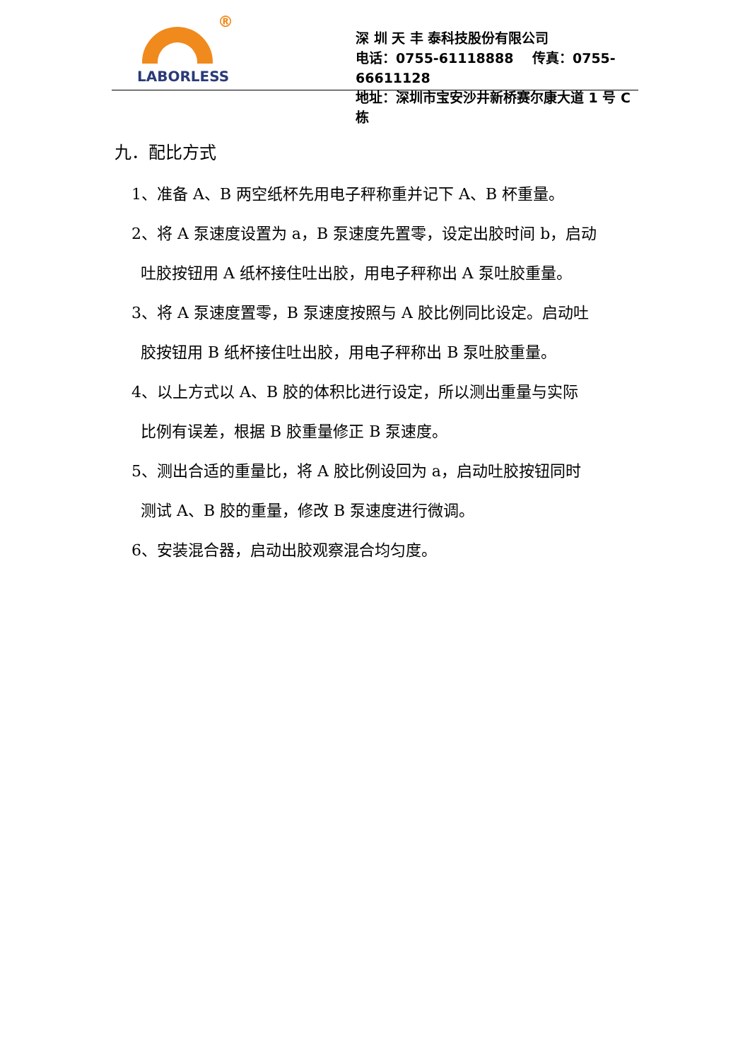®
LABORLESS
深 圳 天 丰 泰科技股份有限公司
电话：0755-61118888 传真：0755-66611128
地址：深圳市宝安沙井新桥赛尔康大道 1 号 C 栋
九．配比方式
1、准备 A、B 两空纸杯先用电子秤称重并记下 A、B 杯重量。
2、将 A 泵速度设置为 a，B 泵速度先置零，设定出胶时间 b，启动
吐胶按钮用 A 纸杯接住吐出胶，用电子秤称出 A 泵吐胶重量。
3、将 A 泵速度置零，B 泵速度按照与 A 胶比例同比设定。启动吐
胶按钮用 B 纸杯接住吐出胶，用电子秤称出 B 泵吐胶重量。
4、以上方式以 A、B 胶的体积比进行设定，所以测出重量与实际
比例有误差，根据 B 胶重量修正 B 泵速度。
5、测出合适的重量比，将 A 胶比例设回为 a，启动吐胶按钮同时
测试 A、B 胶的重量，修改 B 泵速度进行微调。
6、安装混合器，启动出胶观察混合均匀度。